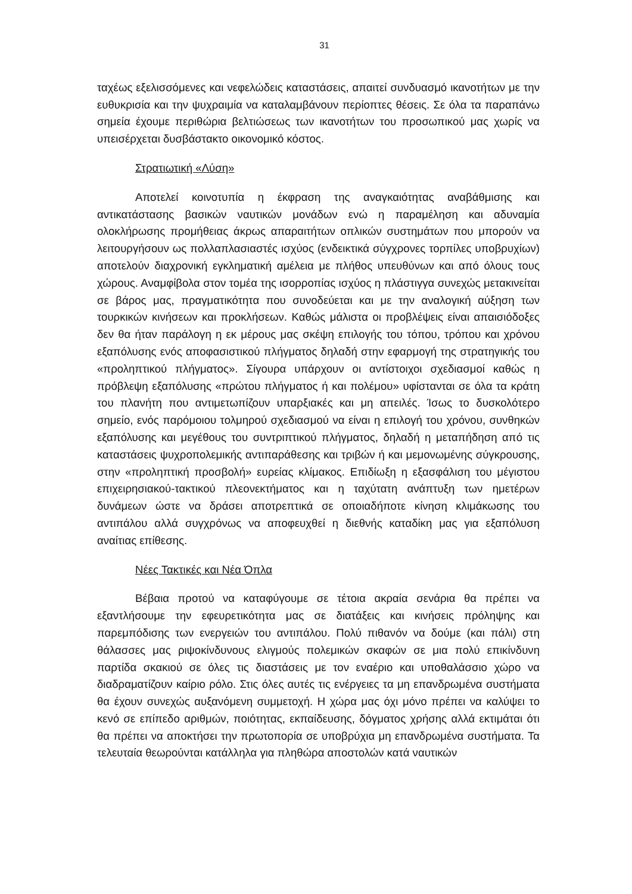31
ταχέως εξελισσόμενες και νεφελώδεις καταστάσεις, απαιτεί συνδυασμό ικανοτήτων με την ευθυκρισία και την ψυχραιμία να καταλαμβάνουν περίοπτες θέσεις. Σε όλα τα παραπάνω σημεία έχουμε περιθώρια βελτιώσεως των ικανοτήτων του προσωπικού μας χωρίς να υπεισέρχεται δυσβάστακτο οικονομικό κόστος.
Στρατιωτική «Λύση»
Αποτελεί κοινοτυπία η έκφραση της αναγκαιότητας αναβάθμισης και αντικατάστασης βασικών ναυτικών μονάδων ενώ η παραμέληση και αδυναμία ολοκλήρωσης προμήθειας άκρως απαραιτήτων οπλικών συστημάτων που μπορούν να λειτουργήσουν ως πολλαπλασιαστές ισχύος (ενδεικτικά σύγχρονες τορπίλες υποβρυχίων) αποτελούν διαχρονική εγκληματική αμέλεια με πλήθος υπευθύνων και από όλους τους χώρους. Αναμφίβολα στον τομέα της ισορροπίας ισχύος η πλάστιγγα συνεχώς μετακινείται σε βάρος μας, πραγματικότητα που συνοδεύεται και με την αναλογική αύξηση των τουρκικών κινήσεων και προκλήσεων. Καθώς μάλιστα οι προβλέψεις είναι απαισιόδοξες δεν θα ήταν παράλογη η εκ μέρους μας σκέψη επιλογής του τόπου, τρόπου και χρόνου εξαπόλυσης ενός αποφασιστικού πλήγματος δηλαδή στην εφαρμογή της στρατηγικής του «προληπτικού πλήγματος». Σίγουρα υπάρχουν οι αντίστοιχοι σχεδιασμοί καθώς η πρόβλεψη εξαπόλυσης «πρώτου πλήγματος ή και πολέμου» υφίστανται σε όλα τα κράτη του πλανήτη που αντιμετωπίζουν υπαρξιακές και μη απειλές. Ίσως το δυσκολότερο σημείο, ενός παρόμοιου τολμηρού σχεδιασμού να είναι η επιλογή του χρόνου, συνθηκών εξαπόλυσης και μεγέθους του συντριπτικού πλήγματος, δηλαδή η μεταπήδηση από τις καταστάσεις ψυχροπολεμικής αντιπαράθεσης και τριβών ή και μεμονωμένης σύγκρουσης, στην «προληπτική προσβολή» ευρείας κλίμακος. Επιδίωξη η εξασφάλιση του μέγιστου επιχειρησιακού-τακτικού πλεονεκτήματος και η ταχύτατη ανάπτυξη των ημετέρων δυνάμεων ώστε να δράσει αποτρεπτικά σε οποιαδήποτε κίνηση κλιμάκωσης του αντιπάλου αλλά συγχρόνως να αποφευχθεί η διεθνής καταδίκη μας για εξαπόλυση αναίτιας επίθεσης.
Νέες Τακτικές και Νέα Όπλα
Βέβαια προτού να καταφύγουμε σε τέτοια ακραία σενάρια θα πρέπει να εξαντλήσουμε την εφευρετικότητα μας σε διατάξεις και κινήσεις πρόληψης και παρεμπόδισης των ενεργειών του αντιπάλου. Πολύ πιθανόν να δούμε (και πάλι) στη θάλασσες μας ριψοκίνδυνους ελιγμούς πολεμικών σκαφών σε μια πολύ επικίνδυνη παρτίδα σκακιού σε όλες τις διαστάσεις με τον εναέριο και υποθαλάσσιο χώρο να διαδραματίζουν καίριο ρόλο. Στις όλες αυτές τις ενέργειες τα μη επανδρωμένα συστήματα θα έχουν συνεχώς αυξανόμενη συμμετοχή. Η χώρα μας όχι μόνο πρέπει να καλύψει το κενό σε επίπεδο αριθμών, ποιότητας, εκπαίδευσης, δόγματος χρήσης αλλά εκτιμάται ότι θα πρέπει να αποκτήσει την πρωτοπορία σε υποβρύχια μη επανδρωμένα συστήματα. Τα τελευταία θεωρούνται κατάλληλα για πληθώρα αποστολών κατά ναυτικών